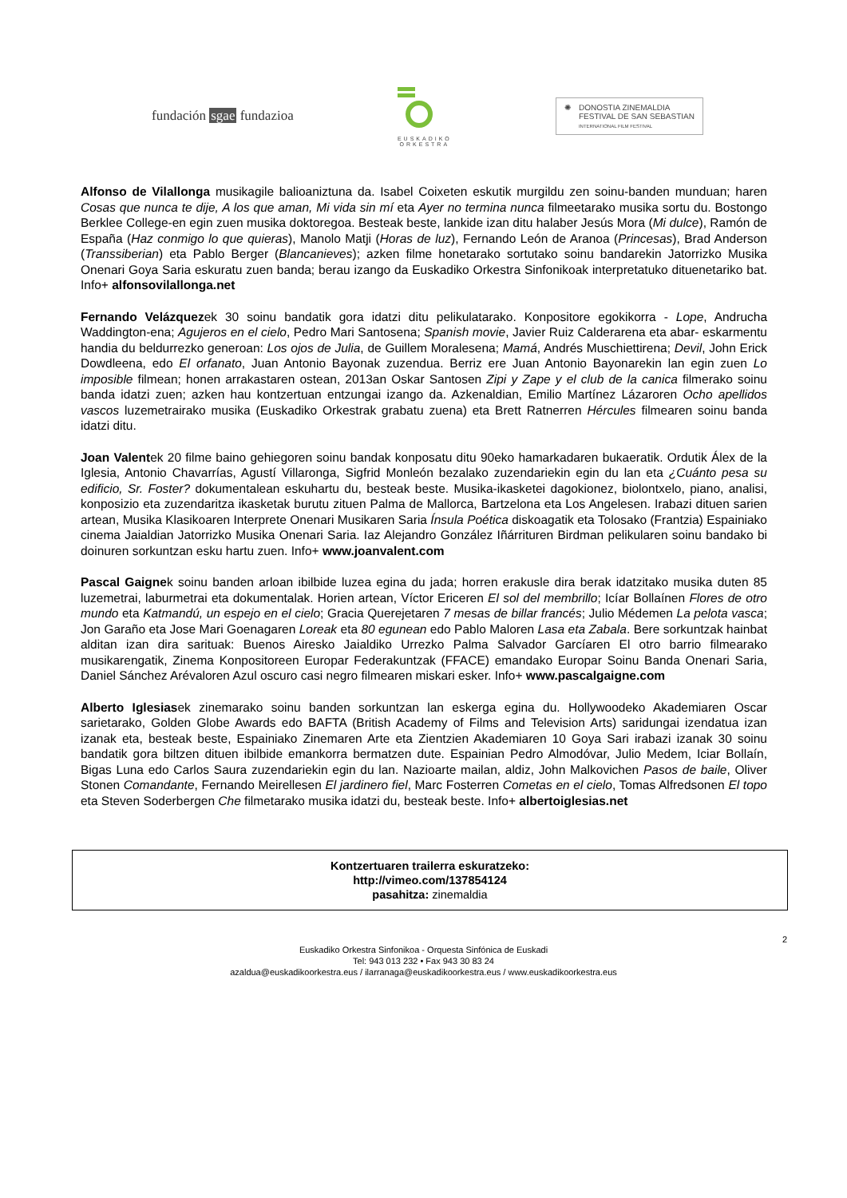fundación sgae fundazioa
EUSKADIKO
ORKESTRA
✺ DONOSTIA ZINEMALDIA
FESTIVAL DE SAN SEBASTIAN
INTERNATIONAL FILM FESTIVAL
Alfonso de Vilallonga musikagile balioaniztuna da. Isabel Coixeten eskutik murgildu zen soinu-banden munduan; haren Cosas que nunca te dije, A los que aman, Mi vida sin mí eta Ayer no termina nunca filmeetarako musika sortu du. Bostongo Berklee College-en egin zuen musika doktoregoa. Besteak beste, lankide izan ditu halaber Jesús Mora (Mi dulce), Ramón de España (Haz conmigo lo que quieras), Manolo Matji (Horas de luz), Fernando León de Aranoa (Princesas), Brad Anderson (Transsiberian) eta Pablo Berger (Blancanieves); azken filme honetarako sortutako soinu bandarekin Jatorrizko Musika Onenari Goya Saria eskuratu zuen banda; berau izango da Euskadiko Orkestra Sinfonikoak interpretatuko dituenetariko bat. Info+ alfonsovilallonga.net
Fernando Velázquezek 30 soinu bandatik gora idatzi ditu pelikulatarako. Konpositore egokikorra - Lope, Andrucha Waddington-ena; Agujeros en el cielo, Pedro Mari Santosena; Spanish movie, Javier Ruiz Calderarena eta abar- eskarmentu handia du beldurrezko generoan: Los ojos de Julia, de Guillem Moralesena; Mamá, Andrés Muschiettirena; Devil, John Erick Dowdleena, edo El orfanato, Juan Antonio Bayonak zuzendua. Berriz ere Juan Antonio Bayonarekin lan egin zuen Lo imposible filmean; honen arrakastaren ostean, 2013an Oskar Santosen Zipi y Zape y el club de la canica filmerako soinu banda idatzi zuen; azken hau kontzertuan entzungai izango da. Azkenaldian, Emilio Martínez Lázaroren Ocho apellidos vascos luzemetrairako musika (Euskadiko Orkestrak grabatu zuena) eta Brett Ratnerren Hércules filmearen soinu banda idatzi ditu.
Joan Valentek 20 filme baino gehiegoren soinu bandak konposatu ditu 90eko hamarkadaren bukaeratik. Ordutik Álex de la Iglesia, Antonio Chavarrías, Agustí Villaronga, Sigfrid Monleón bezalako zuzendariekin egin du lan eta ¿Cuánto pesa su edificio, Sr. Foster? dokumentalean eskuhartu du, besteak beste. Musika-ikasketei dagokionez, biolontxelo, piano, analisi, konposizio eta zuzendaritza ikasketak burutu zituen Palma de Mallorca, Bartzelona eta Los Angelesen. Irabazi dituen sarien artean, Musika Klasikoaren Interprete Onenari Musikaren Saria Ínsula Poética diskoagatik eta Tolosako (Frantzia) Espainiako cinema Jaialdian Jatorrizko Musika Onenari Saria. Iaz Alejandro González Iñárrituren Birdman pelikularen soinu bandako bi doinuren sorkuntzan esku hartu zuen. Info+ www.joanvalent.com
Pascal Gaignek soinu banden arloan ibilbide luzea egina du jada; horren erakusle dira berak idatzitako musika duten 85 luzemetrai, laburmetrai eta dokumentalak. Horien artean, Víctor Ericeren El sol del membrillo; Icíar Bollaínen Flores de otro mundo eta Katmandú, un espejo en el cielo; Gracia Querejetaren 7 mesas de billar francés; Julio Médemen La pelota vasca; Jon Garaño eta Jose Mari Goenagaren Loreak eta 80 egunean edo Pablo Maloren Lasa eta Zabala. Bere sorkuntzak hainbat alditan izan dira sarituak: Buenos Airesko Jaialdiko Urrezko Palma Salvador Garcíaren El otro barrio filmearako musikarengatik, Zinema Konpositoreen Europar Federakuntzak (FFACE) emandako Europar Soinu Banda Onenari Saria, Daniel Sánchez Arévaloren Azul oscuro casi negro filmearen miskari esker. Info+ www.pascalgaigne.com
Alberto Iglesiasek zinemarako soinu banden sorkuntzan lan eskerga egina du. Hollywoodeko Akademiaren Oscar sarietarako, Golden Globe Awards edo BAFTA (British Academy of Films and Television Arts) saridungai izendatua izan izanak eta, besteak beste, Espainiako Zinemaren Arte eta Zientzien Akademiaren 10 Goya Sari irabazi izanak 30 soinu bandatik gora biltzen dituen ibilbide emankorra bermatzen dute. Espainian Pedro Almodóvar, Julio Medem, Iciar Bollaín, Bigas Luna edo Carlos Saura zuzendariekin egin du lan. Nazioarte mailan, aldiz, John Malkovichen Pasos de baile, Oliver Stonen Comandante, Fernando Meirellesen El jardinero fiel, Marc Fosterren Cometas en el cielo, Tomas Alfredsonen El topo eta Steven Soderbergen Che filmetarako musika idatzi du, besteak beste. Info+ albertoiglesias.net
Kontzertuaren trailerra eskuratzeko:
http://vimeo.com/137854124
pasahitza: zinemaldia
2
Euskadiko Orkestra Sinfonikoa - Orquesta Sinfónica de Euskadi
Tel: 943 013 232 • Fax 943 30 83 24
azaldua@euskadikoorkestra.eus / ilarranaga@euskadikoorkestra.eus / www.euskadikoorkestra.eus